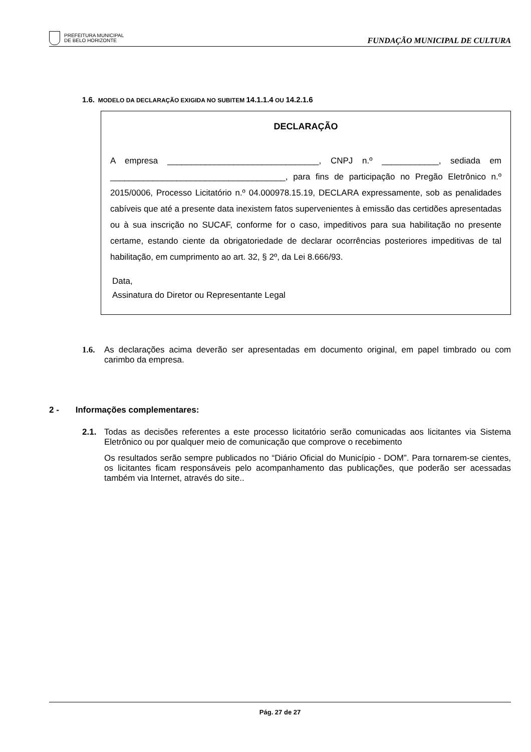PREFEITURA MUNICIPAL
DE BELO HORIZONTE
FUNDAÇÃO MUNICIPAL DE CULTURA
1.6. MODELO DA DECLARAÇÃO EXIGIDA NO SUBITEM 14.1.1.4 OU 14.2.1.6
DECLARAÇÃO
A empresa ________________________________, CNPJ n.º ____________, sediada em _____________________________________, para fins de participação no Pregão Eletrônico n.º 2015/0006, Processo Licitatório n.º 04.000978.15.19, DECLARA expressamente, sob as penalidades cabíveis que até a presente data inexistem fatos supervenientes à emissão das certidões apresentadas ou à sua inscrição no SUCAF, conforme for o caso, impeditivos para sua habilitação no presente certame, estando ciente da obrigatoriedade de declarar ocorrências posteriores impeditivas de tal habilitação, em cumprimento ao art. 32, § 2º, da Lei 8.666/93.
Data,
Assinatura do Diretor ou Representante Legal
1.6. As declarações acima deverão ser apresentadas em documento original, em papel timbrado ou com carimbo da empresa.
2 - Informações complementares:
2.1. Todas as decisões referentes a este processo licitatório serão comunicadas aos licitantes via Sistema Eletrônico ou por qualquer meio de comunicação que comprove o recebimento
Os resultados serão sempre publicados no “Diário Oficial do Município - DOM”. Para tornarem-se cientes, os licitantes ficam responsáveis pelo acompanhamento das publicações, que poderão ser acessadas também via Internet, através do site..
Pág. 27 de 27